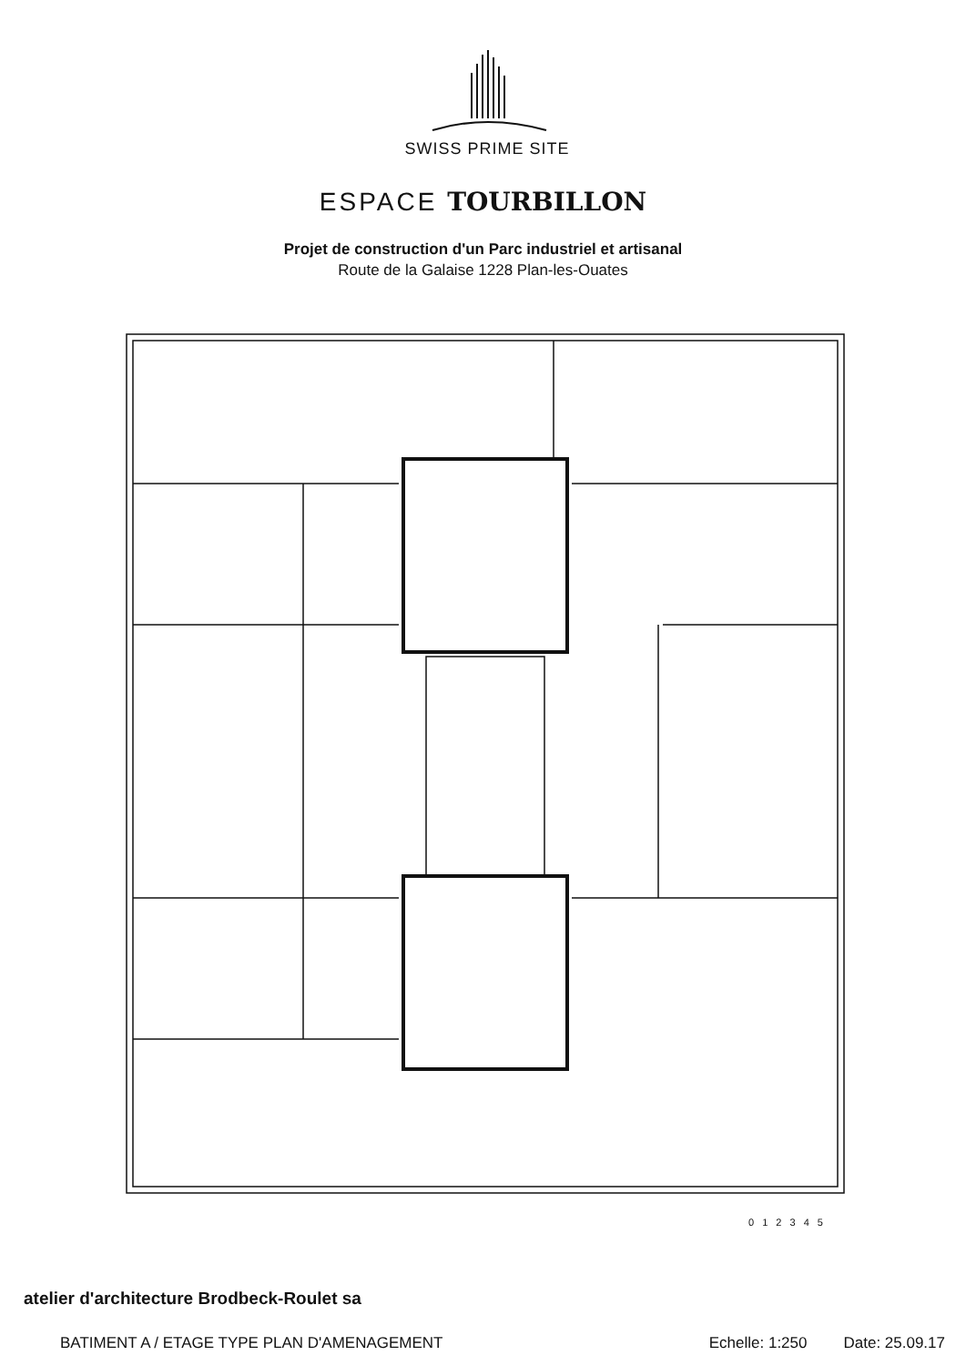SWISS PRIME SITE
ESPACE TOURBILLON
Projet de construction d'un Parc industriel et artisanal
Route de la Galaise 1228 Plan-les-Ouates
0 1 2 3 4 5
atelier d'architecture Brodbeck-Roulet sa
BATIMENT A / ETAGE TYPE PLAN D'AMENAGEMENT Echelle: 1:250 Date: 25.09.17